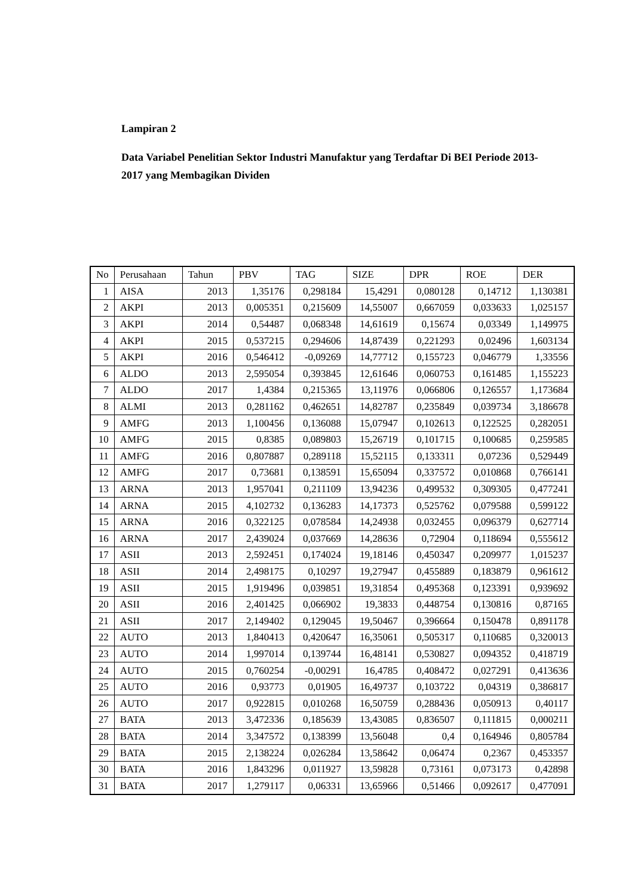Lampiran 2
Data Variabel Penelitian Sektor Industri Manufaktur yang Terdaftar Di BEI Periode 2013-2017 yang Membagikan Dividen
| No | Perusahaan | Tahun | PBV | TAG | SIZE | DPR | ROE | DER |
| --- | --- | --- | --- | --- | --- | --- | --- | --- |
| 1 | AISA | 2013 | 1,35176 | 0,298184 | 15,4291 | 0,080128 | 0,14712 | 1,130381 |
| 2 | AKPI | 2013 | 0,005351 | 0,215609 | 14,55007 | 0,667059 | 0,033633 | 1,025157 |
| 3 | AKPI | 2014 | 0,54487 | 0,068348 | 14,61619 | 0,15674 | 0,03349 | 1,149975 |
| 4 | AKPI | 2015 | 0,537215 | 0,294606 | 14,87439 | 0,221293 | 0,02496 | 1,603134 |
| 5 | AKPI | 2016 | 0,546412 | -0,09269 | 14,77712 | 0,155723 | 0,046779 | 1,33556 |
| 6 | ALDO | 2013 | 2,595054 | 0,393845 | 12,61646 | 0,060753 | 0,161485 | 1,155223 |
| 7 | ALDO | 2017 | 1,4384 | 0,215365 | 13,11976 | 0,066806 | 0,126557 | 1,173684 |
| 8 | ALMI | 2013 | 0,281162 | 0,462651 | 14,82787 | 0,235849 | 0,039734 | 3,186678 |
| 9 | AMFG | 2013 | 1,100456 | 0,136088 | 15,07947 | 0,102613 | 0,122525 | 0,282051 |
| 10 | AMFG | 2015 | 0,8385 | 0,089803 | 15,26719 | 0,101715 | 0,100685 | 0,259585 |
| 11 | AMFG | 2016 | 0,807887 | 0,289118 | 15,52115 | 0,133311 | 0,07236 | 0,529449 |
| 12 | AMFG | 2017 | 0,73681 | 0,138591 | 15,65094 | 0,337572 | 0,010868 | 0,766141 |
| 13 | ARNA | 2013 | 1,957041 | 0,211109 | 13,94236 | 0,499532 | 0,309305 | 0,477241 |
| 14 | ARNA | 2015 | 4,102732 | 0,136283 | 14,17373 | 0,525762 | 0,079588 | 0,599122 |
| 15 | ARNA | 2016 | 0,322125 | 0,078584 | 14,24938 | 0,032455 | 0,096379 | 0,627714 |
| 16 | ARNA | 2017 | 2,439024 | 0,037669 | 14,28636 | 0,72904 | 0,118694 | 0,555612 |
| 17 | ASII | 2013 | 2,592451 | 0,174024 | 19,18146 | 0,450347 | 0,209977 | 1,015237 |
| 18 | ASII | 2014 | 2,498175 | 0,10297 | 19,27947 | 0,455889 | 0,183879 | 0,961612 |
| 19 | ASII | 2015 | 1,919496 | 0,039851 | 19,31854 | 0,495368 | 0,123391 | 0,939692 |
| 20 | ASII | 2016 | 2,401425 | 0,066902 | 19,3833 | 0,448754 | 0,130816 | 0,87165 |
| 21 | ASII | 2017 | 2,149402 | 0,129045 | 19,50467 | 0,396664 | 0,150478 | 0,891178 |
| 22 | AUTO | 2013 | 1,840413 | 0,420647 | 16,35061 | 0,505317 | 0,110685 | 0,320013 |
| 23 | AUTO | 2014 | 1,997014 | 0,139744 | 16,48141 | 0,530827 | 0,094352 | 0,418719 |
| 24 | AUTO | 2015 | 0,760254 | -0,00291 | 16,4785 | 0,408472 | 0,027291 | 0,413636 |
| 25 | AUTO | 2016 | 0,93773 | 0,01905 | 16,49737 | 0,103722 | 0,04319 | 0,386817 |
| 26 | AUTO | 2017 | 0,922815 | 0,010268 | 16,50759 | 0,288436 | 0,050913 | 0,40117 |
| 27 | BATA | 2013 | 3,472336 | 0,185639 | 13,43085 | 0,836507 | 0,111815 | 0,000211 |
| 28 | BATA | 2014 | 3,347572 | 0,138399 | 13,56048 | 0,4 | 0,164946 | 0,805784 |
| 29 | BATA | 2015 | 2,138224 | 0,026284 | 13,58642 | 0,06474 | 0,2367 | 0,453357 |
| 30 | BATA | 2016 | 1,843296 | 0,011927 | 13,59828 | 0,73161 | 0,073173 | 0,42898 |
| 31 | BATA | 2017 | 1,279117 | 0,06331 | 13,65966 | 0,51466 | 0,092617 | 0,477091 |